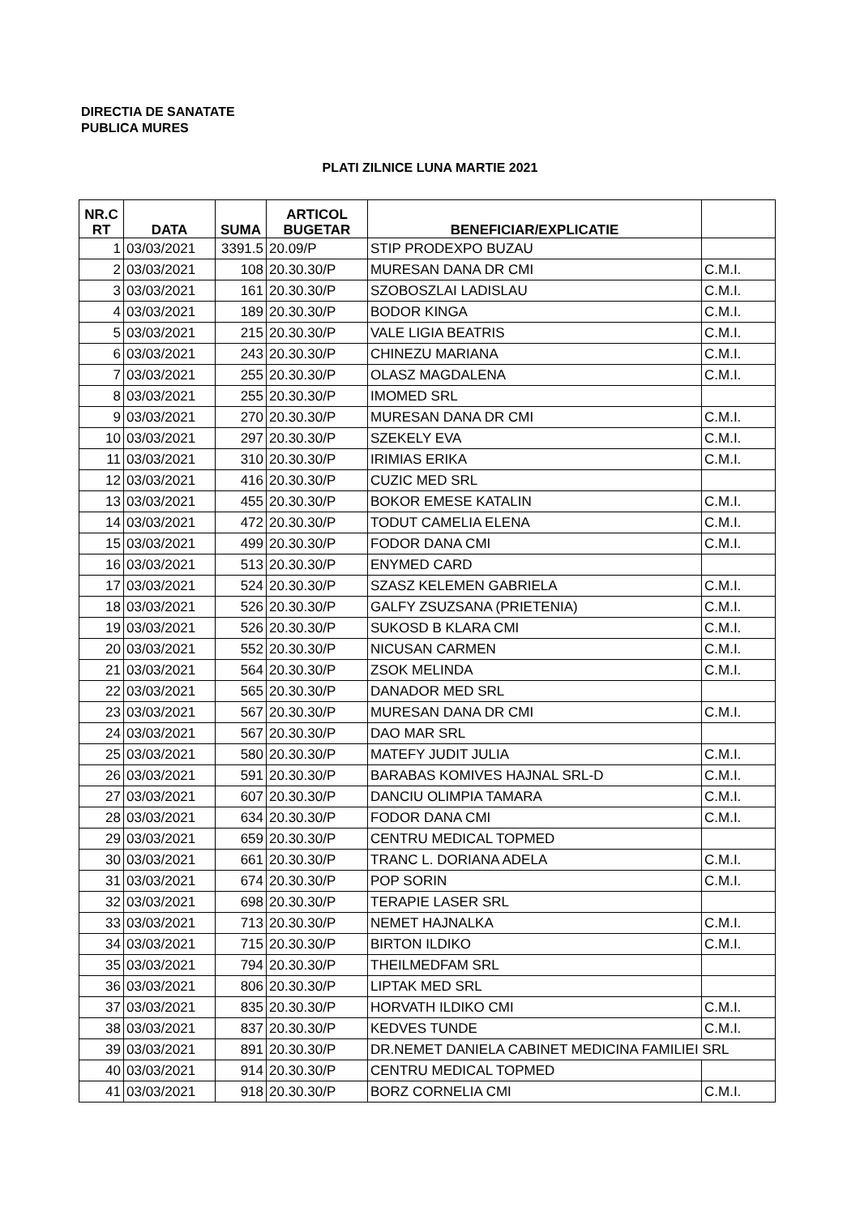DIRECTIA DE SANATATE
PUBLICA MURES
PLATI ZILNICE LUNA MARTIE 2021
| NR.C RT | DATA | SUMA | ARTICOL BUGETAR | BENEFICIAR/EXPLICATIE | |
| --- | --- | --- | --- | --- | --- |
| 1 | 03/03/2021 | 3391.5 | 20.09/P | STIP PRODEXPO BUZAU | |
| 2 | 03/03/2021 | 108 | 20.30.30/P | MURESAN DANA DR CMI | C.M.I. |
| 3 | 03/03/2021 | 161 | 20.30.30/P | SZOBOSZLAI LADISLAU | C.M.I. |
| 4 | 03/03/2021 | 189 | 20.30.30/P | BODOR KINGA | C.M.I. |
| 5 | 03/03/2021 | 215 | 20.30.30/P | VALE LIGIA BEATRIS | C.M.I. |
| 6 | 03/03/2021 | 243 | 20.30.30/P | CHINEZU MARIANA | C.M.I. |
| 7 | 03/03/2021 | 255 | 20.30.30/P | OLASZ MAGDALENA | C.M.I. |
| 8 | 03/03/2021 | 255 | 20.30.30/P | IMOMED SRL | |
| 9 | 03/03/2021 | 270 | 20.30.30/P | MURESAN DANA DR CMI | C.M.I. |
| 10 | 03/03/2021 | 297 | 20.30.30/P | SZEKELY EVA | C.M.I. |
| 11 | 03/03/2021 | 310 | 20.30.30/P | IRIMIAS ERIKA | C.M.I. |
| 12 | 03/03/2021 | 416 | 20.30.30/P | CUZIC MED SRL | |
| 13 | 03/03/2021 | 455 | 20.30.30/P | BOKOR EMESE KATALIN | C.M.I. |
| 14 | 03/03/2021 | 472 | 20.30.30/P | TODUT CAMELIA ELENA | C.M.I. |
| 15 | 03/03/2021 | 499 | 20.30.30/P | FODOR DANA CMI | C.M.I. |
| 16 | 03/03/2021 | 513 | 20.30.30/P | ENYMED CARD | |
| 17 | 03/03/2021 | 524 | 20.30.30/P | SZASZ KELEMEN GABRIELA | C.M.I. |
| 18 | 03/03/2021 | 526 | 20.30.30/P | GALFY ZSUZSANA (PRIETENIA) | C.M.I. |
| 19 | 03/03/2021 | 526 | 20.30.30/P | SUKOSD B KLARA CMI | C.M.I. |
| 20 | 03/03/2021 | 552 | 20.30.30/P | NICUSAN CARMEN | C.M.I. |
| 21 | 03/03/2021 | 564 | 20.30.30/P | ZSOK MELINDA | C.M.I. |
| 22 | 03/03/2021 | 565 | 20.30.30/P | DANADOR MED SRL | |
| 23 | 03/03/2021 | 567 | 20.30.30/P | MURESAN DANA DR CMI | C.M.I. |
| 24 | 03/03/2021 | 567 | 20.30.30/P | DAO MAR SRL | |
| 25 | 03/03/2021 | 580 | 20.30.30/P | MATEFY JUDIT JULIA | C.M.I. |
| 26 | 03/03/2021 | 591 | 20.30.30/P | BARABAS KOMIVES HAJNAL SRL-D | C.M.I. |
| 27 | 03/03/2021 | 607 | 20.30.30/P | DANCIU OLIMPIA TAMARA | C.M.I. |
| 28 | 03/03/2021 | 634 | 20.30.30/P | FODOR DANA CMI | C.M.I. |
| 29 | 03/03/2021 | 659 | 20.30.30/P | CENTRU MEDICAL TOPMED | |
| 30 | 03/03/2021 | 661 | 20.30.30/P | TRANC L. DORIANA ADELA | C.M.I. |
| 31 | 03/03/2021 | 674 | 20.30.30/P | POP SORIN | C.M.I. |
| 32 | 03/03/2021 | 698 | 20.30.30/P | TERAPIE LASER SRL | |
| 33 | 03/03/2021 | 713 | 20.30.30/P | NEMET HAJNALKA | C.M.I. |
| 34 | 03/03/2021 | 715 | 20.30.30/P | BIRTON ILDIKO | C.M.I. |
| 35 | 03/03/2021 | 794 | 20.30.30/P | THEILMEDFAM SRL | |
| 36 | 03/03/2021 | 806 | 20.30.30/P | LIPTAK MED SRL | |
| 37 | 03/03/2021 | 835 | 20.30.30/P | HORVATH ILDIKO CMI | C.M.I. |
| 38 | 03/03/2021 | 837 | 20.30.30/P | KEDVES TUNDE | C.M.I. |
| 39 | 03/03/2021 | 891 | 20.30.30/P | DR.NEMET DANIELA CABINET MEDICINA FAMILIEI SRL | |
| 40 | 03/03/2021 | 914 | 20.30.30/P | CENTRU MEDICAL TOPMED | |
| 41 | 03/03/2021 | 918 | 20.30.30/P | BORZ CORNELIA CMI | C.M.I. |